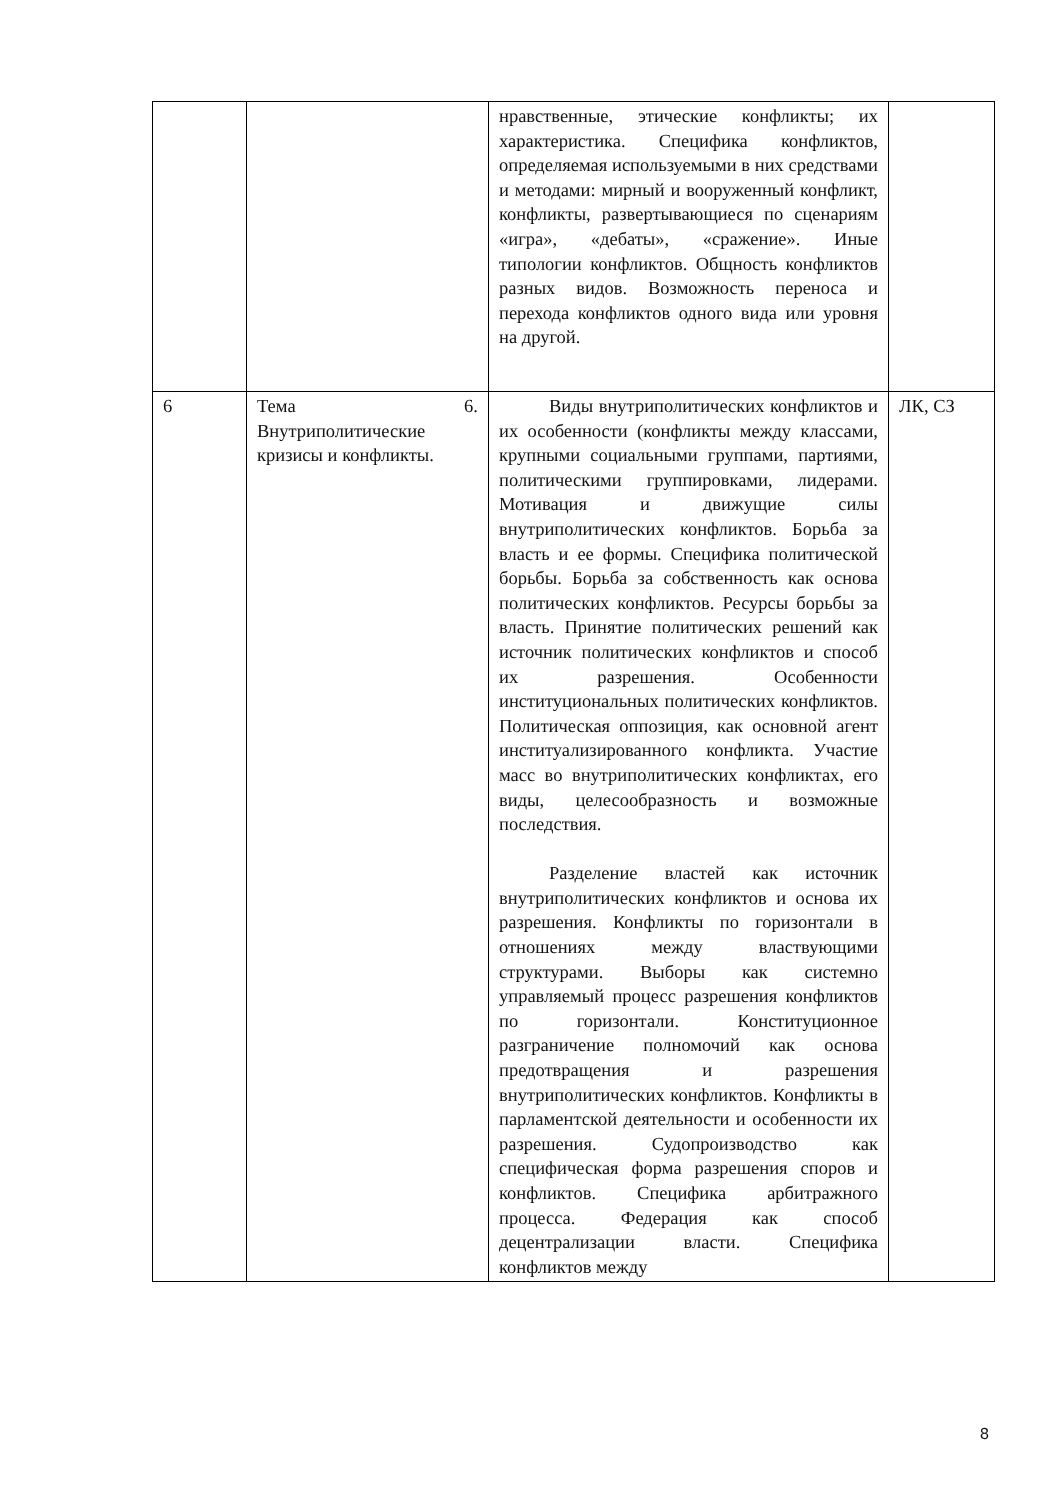| | | нравственные, этические конфликты; их характеристика. Специфика конфликтов, определяемая используемыми в них средствами и методами: мирный и вооруженный конфликт, конфликты, развертывающиеся по сценариям «игра», «дебаты», «сражение». Иные типологии конфликтов. Общность конфликтов разных видов. Возможность переноса и перехода конфликтов одного вида или уровня на другой. | |
| 6 | Тема 6. Внутриполитические кризисы и конфликты. | Виды внутриполитических конфликтов и их особенности (конфликты между классами, крупными социальными группами, партиями, политическими группировками, лидерами. Мотивация и движущие силы внутриполитических конфликтов. Борьба за власть и ее формы. Специфика политической борьбы. Борьба за собственность как основа политических конфликтов. Ресурсы борьбы за власть. Принятие политических решений как источник политических конфликтов и способ их разрешения. Особенности институциональных политических конфликтов. Политическая оппозиция, как основной агент институализированного конфликта. Участие масс во внутриполитических конфликтах, его виды, целесообразность и возможные последствия. Разделение властей как источник внутриполитических конфликтов и основа их разрешения. Конфликты по горизонтали в отношениях между властвующими структурами. Выборы как системно управляемый процесс разрешения конфликтов по горизонтали. Конституционное разграничение полномочий как основа предотвращения и разрешения внутриполитических конфликтов. Конфликты в парламентской деятельности и особенности их разрешения. Судопроизводство как специфическая форма разрешения споров и конфликтов. Специфика арбитражного процесса. Федерация как способ децентрализации власти. Специфика конфликтов между | ЛК, СЗ |
8